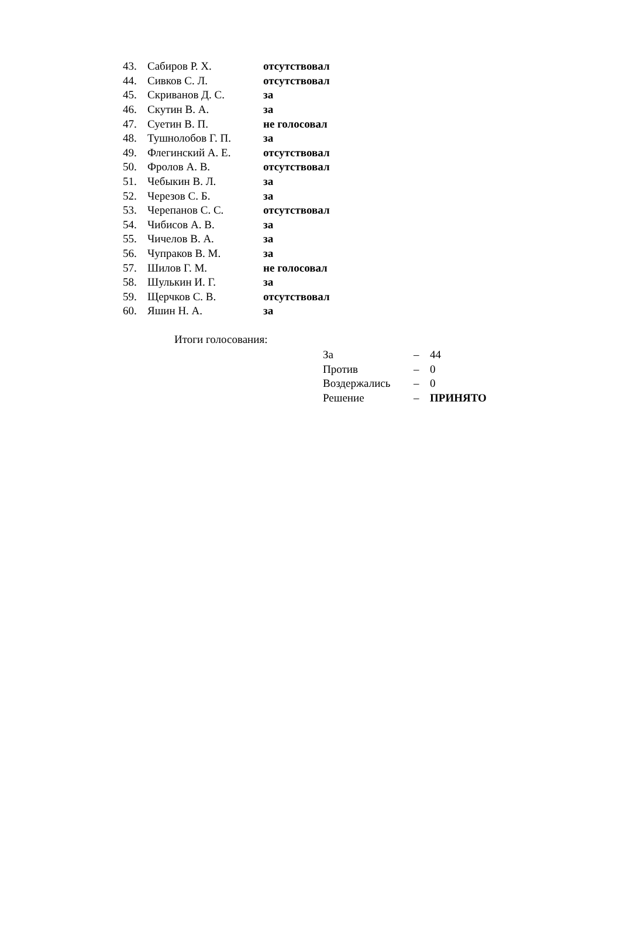| 43. | Сабиров Р. Х. | отсутствовал |
| 44. | Сивков С. Л. | отсутствовал |
| 45. | Скриванов Д. С. | за |
| 46. | Скутин В. А. | за |
| 47. | Суетин В. П. | не голосовал |
| 48. | Тушнолобов Г. П. | за |
| 49. | Флегинский А. Е. | отсутствовал |
| 50. | Фролов А. В. | отсутствовал |
| 51. | Чебыкин В. Л. | за |
| 52. | Черезов С. Б. | за |
| 53. | Черепанов С. С. | отсутствовал |
| 54. | Чибисов А. В. | за |
| 55. | Чичелов В. А. | за |
| 56. | Чупраков В. М. | за |
| 57. | Шилов Г. М. | не голосовал |
| 58. | Шулькин И. Г. | за |
| 59. | Щерчков С. В. | отсутствовал |
| 60. | Яшин Н. А. | за |
Итоги голосования:
| За | – | 44 |
| Против | – | 0 |
| Воздержались | – | 0 |
| Решение | – | ПРИНЯТО |